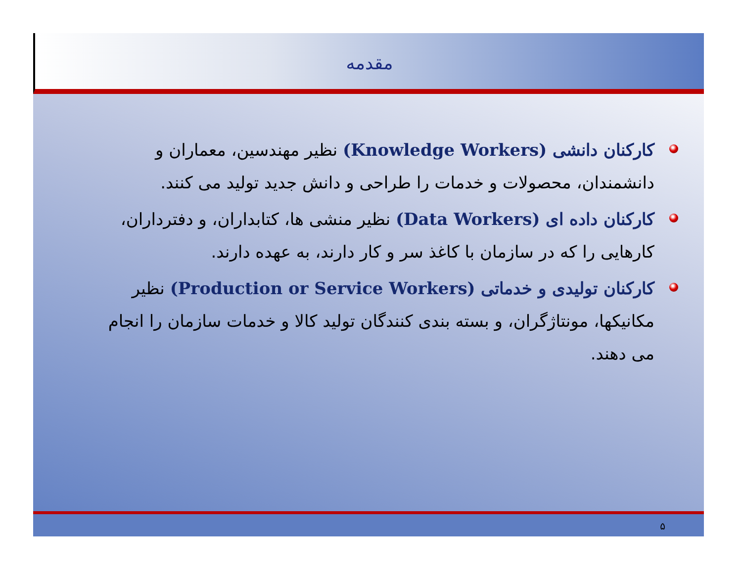مقدمه
کارکنان دانشی (Knowledge Workers) نظیر مهندسین، معماران و دانشمندان، محصولات و خدمات را طراحی و دانش جدید تولید می کنند.
کارکنان داده ای (Data Workers) نظیر منشی ها، کتابداران، و دفترداران، کارهایی را که در سازمان با کاغذ سر و کار دارند، به عهده دارند.
کارکنان تولیدی و خدماتی (Production or Service Workers) نظیر مکانیکها، مونتاژگران، و بسته بندی کنندگان تولید کالا و خدمات سازمان را انجام می دهند.
۵